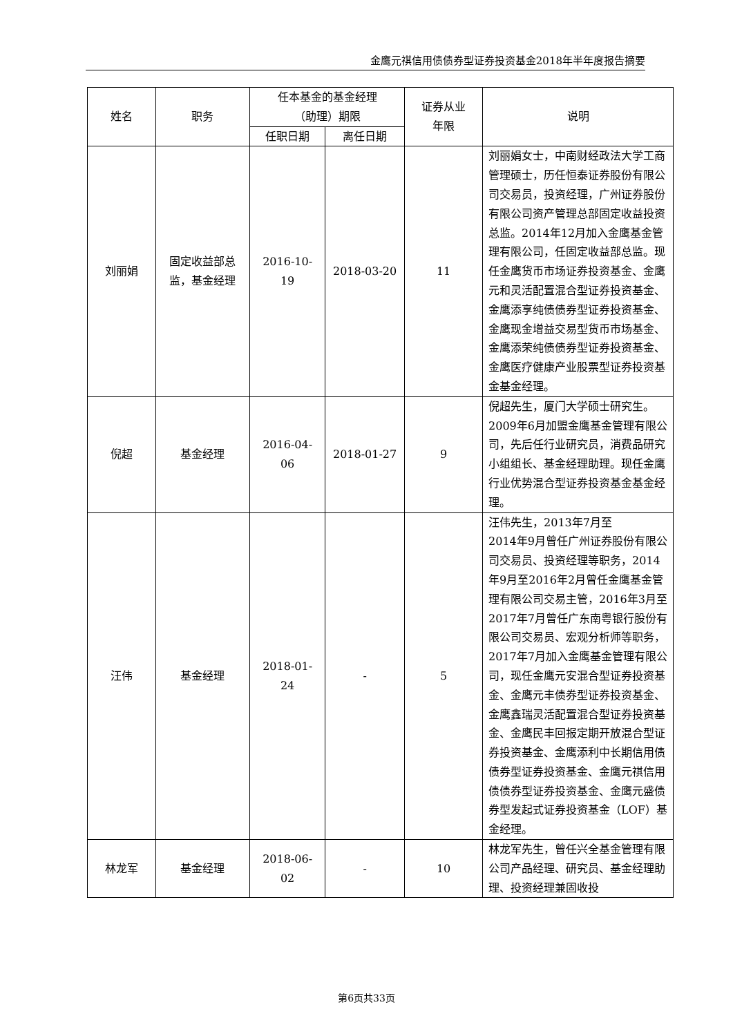金鹰元祺信用债债券型证券投资基金2018年半年度报告摘要
| 姓名 | 职务 | 任本基金的基金经理 （助理）期限 | | 证券从业 年限 | 说明 |
| --- | --- | --- | --- | --- | --- |
| | | 任职日期 | 离任日期 | | |
| 刘丽娟 | 固定收益部总 监，基金经理 | 2016-10- 19 | 2018-03-20 | 11 | 刘丽娟女士，中南财经政法大学工商管理硕士，历任恒泰证券股份有限公司交易员，投资经理，广州证券股份有限公司资产管理总部固定收益投资总监。2014年12月加入金鹰基金管理有限公司，任固定收益部总监。现任金鹰货币市场证券投资基金、金鹰元和灵活配置混合型证券投资基金、金鹰添享纯债债券型证券投资基金、金鹰现金增益交易型货币市场基金、金鹰添荣纯债债券型证券投资基金、金鹰医疗健康产业股票型证券投资基金基金经理。 |
| 倪超 | 基金经理 | 2016-04- 06 | 2018-01-27 | 9 | 倪超先生，厦门大学硕士研究生。2009年6月加盟金鹰基金管理有限公司，先后任行业研究员，消费品研究小组组长、基金经理助理。现任金鹰行业优势混合型证券投资基金基金经理。 |
| 汪伟 | 基金经理 | 2018-01- 24 | - | 5 | 汪伟先生，2013年7月至 2014年9月曾任广州证券股份有限公司交易员、投资经理等职务，2014年9月至2016年2月曾任金鹰基金管理有限公司交易主管，2016年3月至2017年7月曾任广东南粤银行股份有限公司交易员、宏观分析师等职务，2017年7月加入金鹰基金管理有限公司，现任金鹰元安混合型证券投资基金、金鹰元丰债券型证券投资基金、金鹰鑫瑞灵活配置混合型证券投资基金、金鹰民丰回报定期开放混合型证券投资基金、金鹰添利中长期信用债债券型证券投资基金、金鹰元祺信用债债券型证券投资基金、金鹰元盛债券型发起式证券投资基金（LOF）基金经理。 |
| 林龙军 | 基金经理 | 2018-06- 02 | - | 10 | 林龙军先生，曾任兴全基金管理有限公司产品经理、研究员、基金经理助理、投资经理兼固收投 |
第6页共33页